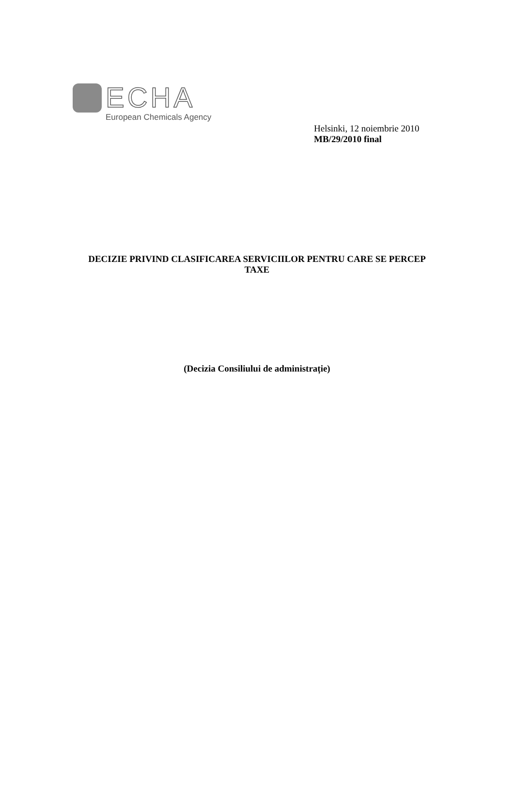ECHA
European Chemicals Agency
Helsinki, 12 noiembrie 2010
MB/29/2010 final
DECIZIE PRIVIND CLASIFICAREA SERVICIILOR PENTRU CARE SE PERCEP TAXE
(Decizia Consiliului de administrație)